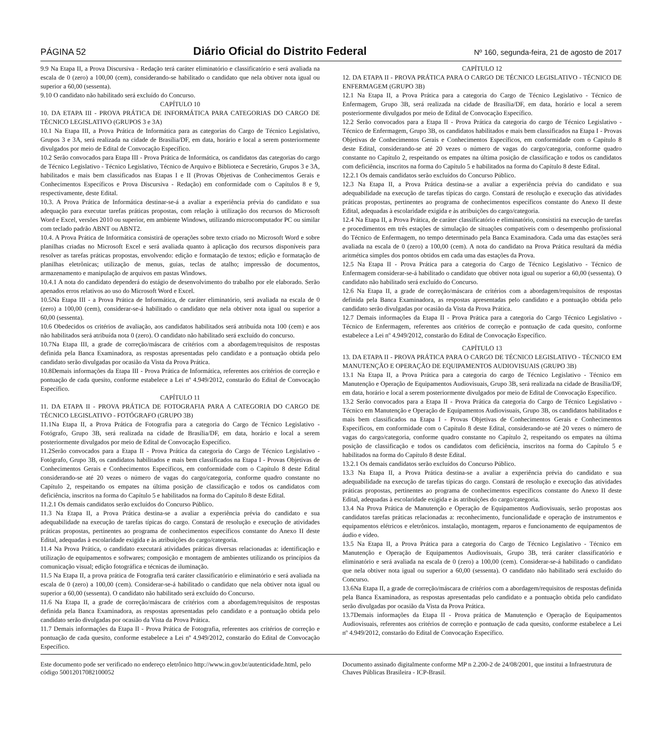PÁGINA 52 Diário Oficial do Distrito Federal Nº 160, segunda-feira, 21 de agosto de 2017
9.9 Na Etapa II, a Prova Discursiva - Redação terá caráter eliminatório e classificatório e será avaliada na escala de 0 (zero) a 100,00 (cem), considerando-se habilitado o candidato que nela obtiver nota igual ou superior a 60,00 (sessenta).
9.10 O candidato não habilitado será excluído do Concurso.
CAPÍTULO 10
10. DA ETAPA III - PROVA PRÁTICA DE INFORMÁTICA PARA CATEGORIAS DO CARGO DE TÉCNICO LEGISLATIVO (GRUPOS 3 e 3A)
10.1 Na Etapa III, a Prova Prática de Informática para as categorias do Cargo de Técnico Legislativo, Grupos 3 e 3A, será realizada na cidade de Brasília/DF, em data, horário e local a serem posteriormente divulgados por meio de Edital de Convocação Específico.
10.2 Serão convocados para Etapa III - Prova Prática de Informática, os candidatos das categorias do cargo de Técnico Legislativo - Técnico Legislativo, Técnico de Arquivo e Biblioteca e Secretário, Grupos 3 e 3A, habilitados e mais bem classificados nas Etapas I e II (Provas Objetivas de Conhecimentos Gerais e Conhecimentos Específicos e Prova Discursiva - Redação) em conformidade com o Capítulos 8 e 9, respectivamente, deste Edital.
10.3. A Prova Prática de Informática destinar-se-á a avaliar a experiência prévia do candidato e sua adequação para executar tarefas práticas propostas, com relação à utilização dos recursos do Microsoft Word e Excel, versões 2010 ou superior, em ambiente Windows, utilizando microcomputador PC ou similar com teclado padrão ABNT ou ABNT2.
10.4. A Prova Prática de Informática consistirá de operações sobre texto criado no Microsoft Word e sobre planilhas criadas no Microsoft Excel e será avaliada quanto à aplicação dos recursos disponíveis para resolver as tarefas práticas propostas, envolvendo: edição e formatação de textos; edição e formatação de planilhas eletrônicas; utilização de menus, guias, teclas de atalho; impressão de documentos, armazenamento e manipulação de arquivos em pastas Windows.
10.4.1 A nota do candidato dependerá do estágio de desenvolvimento do trabalho por ele elaborado. Serão apenados erros relativos ao uso do Microsoft Word e Excel.
10.5Na Etapa III - a Prova Prática de Informática, de caráter eliminatório, será avaliada na escala de 0 (zero) a 100,00 (cem), considerar-se-á habilitado o candidato que nela obtiver nota igual ou superior a 60,00 (sessenta).
10.6 Obedecidos os critérios de avaliação, aos candidatos habilitados será atribuída nota 100 (cem) e aos não habilitados será atribuída nota 0 (zero). O candidato não habilitado será excluído do concurso.
10.7Na Etapa III, a grade de correção/máscara de critérios com a abordagem/requisitos de respostas definida pela Banca Examinadora, as respostas apresentadas pelo candidato e a pontuação obtida pelo candidato serão divulgadas por ocasião da Vista da Prova Prática.
10.8Demais informações da Etapa III - Prova Prática de Informática, referentes aos critérios de correção e pontuação de cada quesito, conforme estabelece a Lei nº 4.949/2012, constarão do Edital de Convocação Específico.
CAPÍTULO 11
11. DA ETAPA II - PROVA PRÁTICA DE FOTOGRAFIA PARA A CATEGORIA DO CARGO DE TÉCNICO LEGISLATIVO - FOTÓGRAFO (GRUPO 3B)
11.1Na Etapa II, a Prova Prática de Fotografia para a categoria do Cargo de Técnico Legislativo - Fotógrafo, Grupo 3B, será realizada na cidade de Brasília/DF, em data, horário e local a serem posteriormente divulgados por meio de Edital de Convocação Específico.
11.2Serão convocados para a Etapa II - Prova Prática da categoria do Cargo de Técnico Legislativo - Fotógrafo, Grupo 3B, os candidatos habilitados e mais bem classificados na Etapa I - Provas Objetivas de Conhecimentos Gerais e Conhecimentos Específicos, em conformidade com o Capítulo 8 deste Edital considerando-se até 20 vezes o número de vagas do cargo/categoria, conforme quadro constante no Capítulo 2, respeitando os empates na última posição de classificação e todos os candidatos com deficiência, inscritos na forma do Capítulo 5 e habilitados na forma do Capítulo 8 deste Edital.
11.2.1 Os demais candidatos serão excluídos do Concurso Público.
11.3 Na Etapa II, a Prova Prática destina-se a avaliar a experiência prévia do candidato e sua adequabilidade na execução de tarefas típicas do cargo. Constará de resolução e execução de atividades práticas propostas, pertinentes ao programa de conhecimentos específicos constante do Anexo II deste Edital, adequadas à escolaridade exigida e às atribuições do cargo/categoria.
11.4 Na Prova Prática, o candidato executará atividades práticas diversas relacionadas a: identificação e utilização de equipamentos e softwares; composição e montagem de ambientes utilizando os princípios da comunicação visual; edição fotográfica e técnicas de iluminação.
11.5 Na Etapa II, a prova prática de Fotografia terá caráter classificatório e eliminatório e será avaliada na escala de 0 (zero) a 100,00 (cem). Considerar-se-á habilitado o candidato que nela obtiver nota igual ou superior a 60,00 (sessenta). O candidato não habilitado será excluído do Concurso.
11.6 Na Etapa II, a grade de correção/máscara de critérios com a abordagem/requisitos de respostas definida pela Banca Examinadora, as respostas apresentadas pelo candidato e a pontuação obtida pelo candidato serão divulgadas por ocasião da Vista da Prova Prática.
11.7 Demais informações da Etapa II - Prova Prática de Fotografia, referentes aos critérios de correção e pontuação de cada quesito, conforme estabelece a Lei nº 4.949/2012, constarão do Edital de Convocação Específico.
CAPÍTULO 12
12. DA ETAPA II - PROVA PRÁTICA PARA O CARGO DE TÉCNICO LEGISLATIVO - TÉCNICO DE ENFERMAGEM (GRUPO 3B)
12.1 Na Etapa II, a Prova Prática para a categoria do Cargo de Técnico Legislativo - Técnico de Enfermagem, Grupo 3B, será realizada na cidade de Brasília/DF, em data, horário e local a serem posteriormente divulgados por meio de Edital de Convocação Específico.
12.2 Serão convocados para a Etapa II - Prova Prática da categoria do cargo de Técnico Legislativo - Técnico de Enfermagem, Grupo 3B, os candidatos habilitados e mais bem classificados na Etapa I - Provas Objetivas de Conhecimentos Gerais e Conhecimentos Específicos, em conformidade com o Capítulo 8 deste Edital, considerando-se até 20 vezes o número de vagas do cargo/categoria, conforme quadro constante no Capítulo 2, respeitando os empates na última posição de classificação e todos os candidatos com deficiência, inscritos na forma do Capítulo 5 e habilitados na forma do Capítulo 8 deste Edital.
12.2.1 Os demais candidatos serão excluídos do Concurso Público.
12.3 Na Etapa II, a Prova Prática destina-se a avaliar a experiência prévia do candidato e sua adequabilidade na execução de tarefas típicas do cargo. Constará de resolução e execução das atividades práticas propostas, pertinentes ao programa de conhecimentos específicos constante do Anexo II deste Edital, adequadas à escolaridade exigida e às atribuições do cargo/categoria.
12.4 Na Etapa II, a Prova Prática, de caráter classificatório e eliminatório, consistirá na execução de tarefas e procedimentos em três estações de simulação de situações compatíveis com o desempenho profissional do Técnico de Enfermagem, no tempo determinado pela Banca Examinadora. Cada uma das estações será avaliada na escala de 0 (zero) a 100,00 (cem). A nota do candidato na Prova Prática resultará da média aritmética simples dos pontos obtidos em cada uma das estações da Prova.
12.5 Na Etapa II - Prova Prática para a categoria do Cargo de Técnico Legislativo - Técnico de Enfermagem considerar-se-á habilitado o candidato que obtiver nota igual ou superior a 60,00 (sessenta). O candidato não habilitado será excluído do Concurso.
12.6 Na Etapa II, a grade de correção/máscara de critérios com a abordagem/requisitos de respostas definida pela Banca Examinadora, as respostas apresentadas pelo candidato e a pontuação obtida pelo candidato serão divulgadas por ocasião da Vista da Prova Prática.
12.7 Demais informações da Etapa II - Prova Prática para a categoria do Cargo Técnico Legislativo - Técnico de Enfermagem, referentes aos critérios de correção e pontuação de cada quesito, conforme estabelece a Lei nº 4.949/2012, constarão do Edital de Convocação Específico.
CAPÍTULO 13
13. DA ETAPA II - PROVA PRÁTICA PARA O CARGO DE TÉCNICO LEGISLATIVO - TÉCNICO EM MANUTENÇÃO E OPERAÇÃO DE EQUIPAMENTOS AUDIOVISUAIS (GRUPO 3B)
13.1 Na Etapa II, a Prova Prática para a categoria do cargo de Técnico Legislativo - Técnico em Manutenção e Operação de Equipamentos Audiovisuais, Grupo 3B, será realizada na cidade de Brasília/DF, em data, horário e local a serem posteriormente divulgados por meio de Edital de Convocação Específico.
13.2 Serão convocados para a Etapa II - Prova Prática da categoria do Cargo de Técnico Legislativo - Técnico em Manutenção e Operação de Equipamentos Audiovisuais, Grupo 3B, os candidatos habilitados e mais bem classificados na Etapa I - Provas Objetivas de Conhecimentos Gerais e Conhecimentos Específicos, em conformidade com o Capítulo 8 deste Edital, considerando-se até 20 vezes o número de vagas do cargo/categoria, conforme quadro constante no Capítulo 2, respeitando os empates na última posição de classificação e todos os candidatos com deficiência, inscritos na forma do Capítulo 5 e habilitados na forma do Capítulo 8 deste Edital.
13.2.1 Os demais candidatos serão excluídos do Concurso Público.
13.3 Na Etapa II, a Prova Prática destina-se a avaliar a experiência prévia do candidato e sua adequabilidade na execução de tarefas típicas do cargo. Constará de resolução e execução das atividades práticas propostas, pertinentes ao programa de conhecimentos específicos constante do Anexo II deste Edital, adequadas à escolaridade exigida e às atribuições do cargo/categoria.
13.4 Na Prova Prática de Manutenção e Operação de Equipamentos Audiovisuais, serão propostas aos candidatos tarefas práticas relacionadas a: reconhecimento, funcionalidade e operação de instrumentos e equipamentos elétricos e eletrônicos. instalação, montagem, reparos e funcionamento de equipamentos de áudio e vídeo.
13.5 Na Etapa II, a Prova Prática para a categoria do Cargo de Técnico Legislativo - Técnico em Manutenção e Operação de Equipamentos Audiovisuais, Grupo 3B, terá caráter classificatório e eliminatório e será avaliada na escala de 0 (zero) a 100,00 (cem). Considerar-se-á habilitado o candidato que nela obtiver nota igual ou superior a 60,00 (sessenta). O candidato não habilitado será excluído do Concurso.
13.6Na Etapa II, a grade de correção/máscara de critérios com a abordagem/requisitos de respostas definida pela Banca Examinadora, as respostas apresentadas pelo candidato e a pontuação obtida pelo candidato serão divulgadas por ocasião da Vista da Prova Prática.
13.7Demais informações da Etapa II - Prova prática de Manutenção e Operação de Equipamentos Audiovisuais, referentes aos critérios de correção e pontuação de cada quesito, conforme estabelece a Lei nº 4.949/2012, constarão do Edital de Convocação Específico.
Este documento pode ser verificado no endereço eletrônico http://www.in.gov.br/autenticidade.html, pelo código 50012017082100052
Documento assinado digitalmente conforme MP n 2.200-2 de 24/08/2001, que institui a Infraestrutura de Chaves Públicas Brasileira - ICP-Brasil.